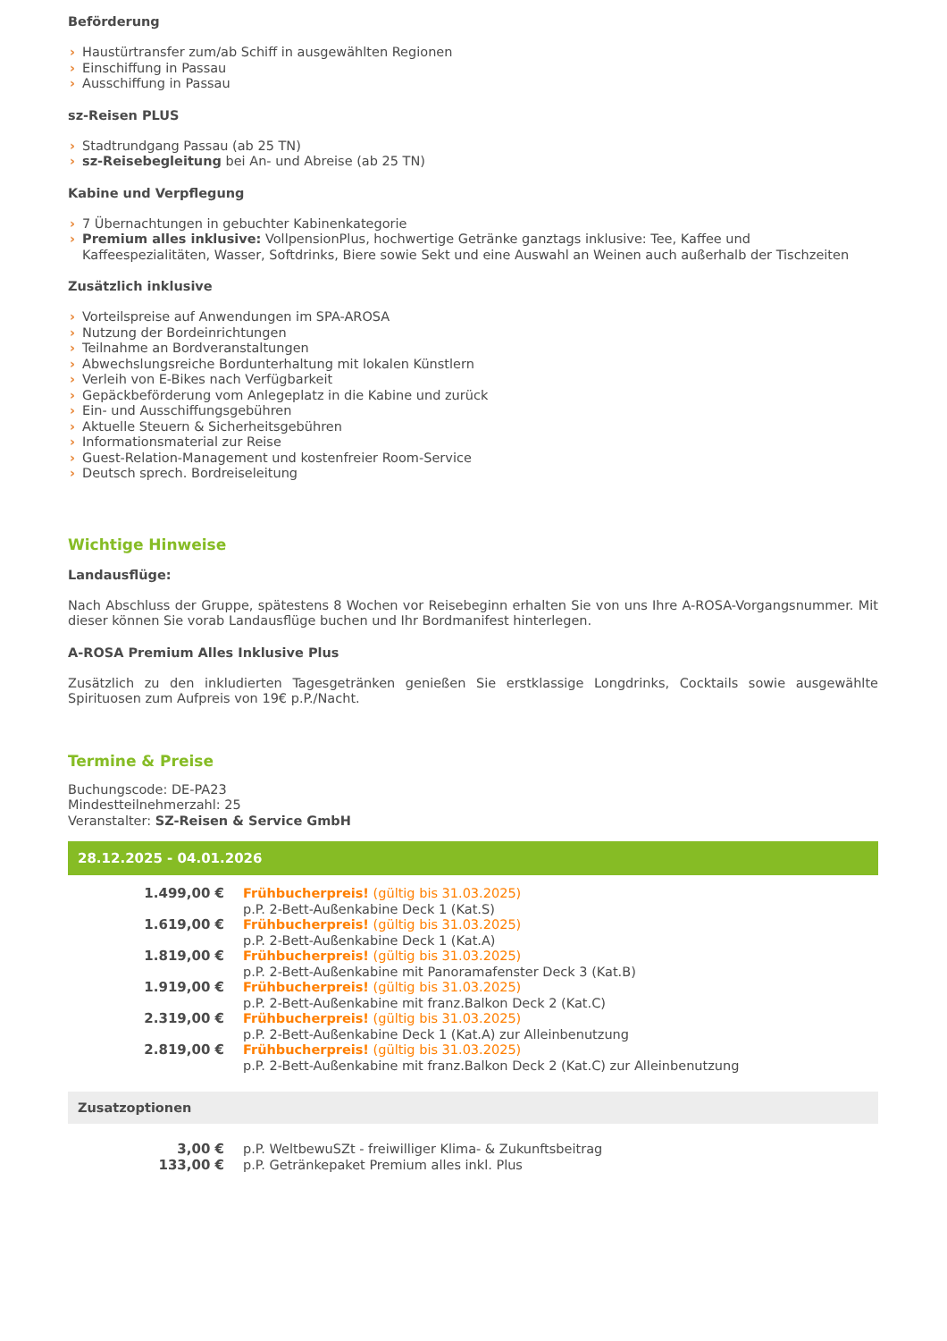Beförderung
› Haustürtransfer zum/ab Schiff in ausgewählten Regionen
› Einschiffung in Passau
› Ausschiffung in Passau
sz-Reisen PLUS
› Stadtrundgang Passau (ab 25 TN)
› sz-Reisebegleitung bei An- und Abreise (ab 25 TN)
Kabine und Verpflegung
› 7 Übernachtungen in gebuchter Kabinenkategorie
› Premium alles inklusive: VollpensionPlus, hochwertige Getränke ganztags inklusive: Tee, Kaffee und Kaffeespezialitäten, Wasser, Softdrinks, Biere sowie Sekt und eine Auswahl an Weinen auch außerhalb der Tischzeiten
Zusätzlich inklusive
› Vorteilspreise auf Anwendungen im SPA-AROSA
› Nutzung der Bordeinrichtungen
› Teilnahme an Bordveranstaltungen
› Abwechslungsreiche Bordunterhaltung mit lokalen Künstlern
› Verleih von E-Bikes nach Verfügbarkeit
› Gepäckbeförderung vom Anlegeplatz in die Kabine und zurück
› Ein- und Ausschiffungsgebühren
› Aktuelle Steuern & Sicherheitsgebühren
› Informationsmaterial zur Reise
› Guest-Relation-Management und kostenfreier Room-Service
› Deutsch sprech. Bordreiseleitung
Wichtige Hinweise
Landausflüge:
Nach Abschluss der Gruppe, spätestens 8 Wochen vor Reisebeginn erhalten Sie von uns Ihre A-ROSA-Vorgangsnummer. Mit dieser können Sie vorab Landausflüge buchen und Ihr Bordmanifest hinterlegen.
A-ROSA Premium Alles Inklusive Plus
Zusätzlich zu den inkludierten Tagesgetränken genießen Sie erstklassige Longdrinks, Cocktails sowie ausgewählte Spirituosen zum Aufpreis von 19€ p.P./Nacht.
Termine & Preise
Buchungscode: DE-PA23
Mindestteilnehmerzahl: 25
Veranstalter: SZ-Reisen & Service GmbH
28.12.2025 - 04.01.2026
| 1.499,00 € | Frühbucherpreis! (gültig bis 31.03.2025) p.P. 2-Bett-Außenkabine Deck 1 (Kat.S) |
| 1.619,00 € | Frühbucherpreis! (gültig bis 31.03.2025) p.P. 2-Bett-Außenkabine Deck 1 (Kat.A) |
| 1.819,00 € | Frühbucherpreis! (gültig bis 31.03.2025) p.P. 2-Bett-Außenkabine mit Panoramafenster Deck 3 (Kat.B) |
| 1.919,00 € | Frühbucherpreis! (gültig bis 31.03.2025) p.P. 2-Bett-Außenkabine mit franz.Balkon Deck 2 (Kat.C) |
| 2.319,00 € | Frühbucherpreis! (gültig bis 31.03.2025) p.P. 2-Bett-Außenkabine Deck 1 (Kat.A) zur Alleinbenutzung |
| 2.819,00 € | Frühbucherpreis! (gültig bis 31.03.2025) p.P. 2-Bett-Außenkabine mit franz.Balkon Deck 2 (Kat.C) zur Alleinbenutzung |
Zusatzoptionen
| 3,00 € | p.P. WeltbewuSZt - freiwilliger Klima- & Zukunftsbeitrag |
| 133,00 € | p.P. Getränkepaket Premium alles inkl. Plus |